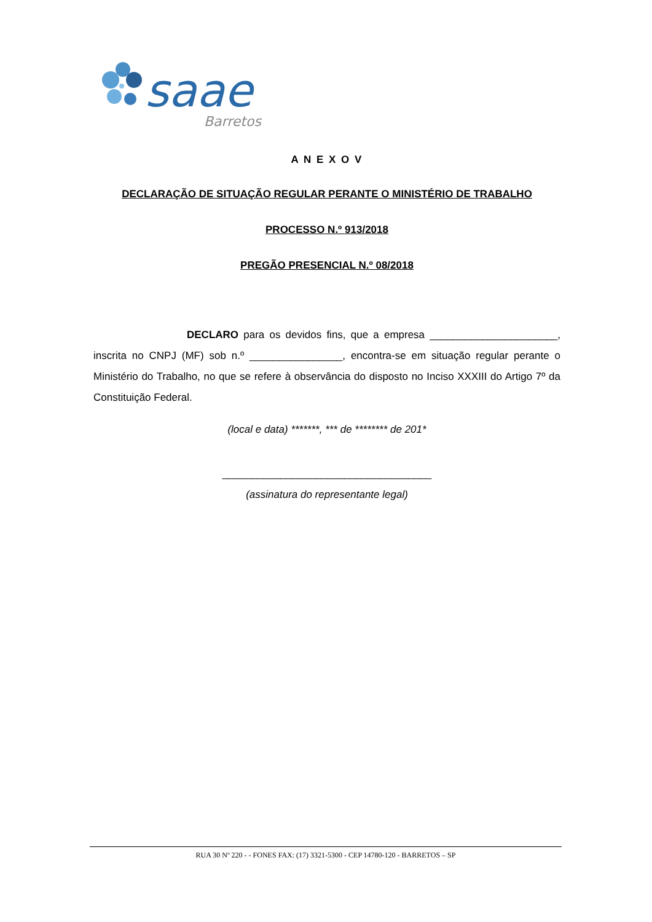saae
Barretos
A N E X O V
DECLARAÇÃO DE SITUAÇÃO REGULAR PERANTE O MINISTÉRIO DE TRABALHO
PROCESSO N.º 913/2018
PREGÃO PRESENCIAL N.º 08/2018
DECLARO para os devidos fins, que a empresa ______________________, inscrita no CNPJ (MF) sob n.º ________________, encontra-se em situação regular perante o Ministério do Trabalho, no que se refere à observância do disposto no Inciso XXXIII do Artigo 7º da Constituição Federal.
(local e data) *******, *** de ******** de 201*
____________________________________
(assinatura do representante legal)
RUA 30 Nº 220 - - FONES FAX: (17) 3321-5300 - CEP 14780-120 - BARRETOS – SP